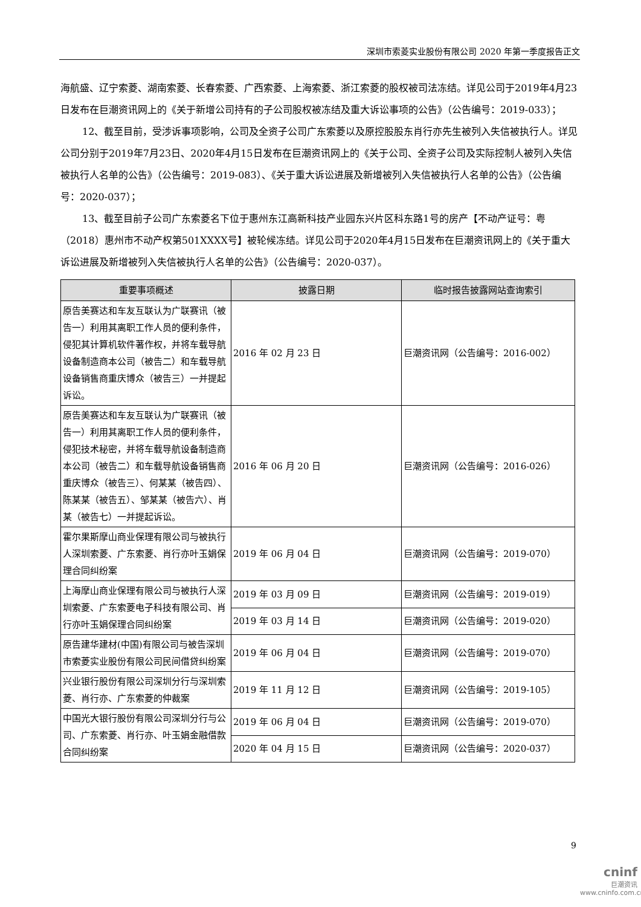深圳市索菱实业股份有限公司 2020 年第一季度报告正文
海航盛、辽宁索菱、湖南索菱、长春索菱、广西索菱、上海索菱、浙江索菱的股权被司法冻结。详见公司于2019年4月23日发布在巨潮资讯网上的《关于新增公司持有的子公司股权被冻结及重大诉讼事项的公告》（公告编号：2019-033）；
12、截至目前，受涉诉事项影响，公司及全资子公司广东索菱以及原控股股东肖行亦先生被列入失信被执行人。详见公司分别于2019年7月23日、2020年4月15日发布在巨潮资讯网上的《关于公司、全资子公司及实际控制人被列入失信被执行人名单的公告》（公告编号：2019-083）、《关于重大诉讼进展及新增被列入失信被执行人名单的公告》（公告编号：2020-037）；
13、截至目前子公司广东索菱名下位于惠州东江高新科技产业园东兴片区科东路1号的房产【不动产证号：粤（2018）惠州市不动产权第501XXXX号】被轮候冻结。详见公司于2020年4月15日发布在巨潮资讯网上的《关于重大诉讼进展及新增被列入失信被执行人名单的公告》（公告编号：2020-037）。
| 重要事项概述 | 披露日期 | 临时报告披露网站查询索引 |
| --- | --- | --- |
| 原告美赛达和车友互联认为广联赛讯（被告一）利用其离职工作人员的便利条件，侵犯其计算机软件著作权，并将车载导航设备制造商本公司（被告二）和车载导航设备销售商重庆博众（被告三）一并提起诉讼。 | 2016 年 02 月 23 日 | 巨潮资讯网（公告编号：2016-002） |
| 原告美赛达和车友互联认为广联赛讯（被告一）利用其离职工作人员的便利条件，侵犯技术秘密，并将车载导航设备制造商本公司（被告二）和车载导航设备销售商重庆博众（被告三）、何某某（被告四）、陈某某（被告五）、邹某某（被告六）、肖某（被告七）一并提起诉讼。 | 2016 年 06 月 20 日 | 巨潮资讯网（公告编号：2016-026） |
| 霍尔果斯摩山商业保理有限公司与被执行人深圳索菱、广东索菱、肖行亦叶玉娟保理合同纠纷案 | 2019 年 06 月 04 日 | 巨潮资讯网（公告编号：2019-070） |
| 上海摩山商业保理有限公司与被执行人深圳索菱、广东索菱电子科技有限公司、肖行亦叶玉娟保理合同纠纷案 | 2019 年 03 月 09 日 | 巨潮资讯网（公告编号：2019-019） |
| | 2019 年 03 月 14 日 | 巨潮资讯网（公告编号：2019-020） |
| 原告建华建材(中国)有限公司与被告深圳市索菱实业股份有限公司民间借贷纠纷案 | 2019 年 06 月 04 日 | 巨潮资讯网（公告编号：2019-070） |
| 兴业银行股份有限公司深圳分行与深圳索菱、肖行亦、广东索菱的仲裁案 | 2019 年 11 月 12 日 | 巨潮资讯网（公告编号：2019-105） |
| 中国光大银行股份有限公司深圳分行与公司、广东索菱、肖行亦、叶玉娟金融借款合同纠纷案 | 2019 年 06 月 04 日 | 巨潮资讯网（公告编号：2019-070） |
| | 2020 年 04 月 15 日 | 巨潮资讯网（公告编号：2020-037） |
9
cninf
巨潮资讯
www.cninfo.com.cn